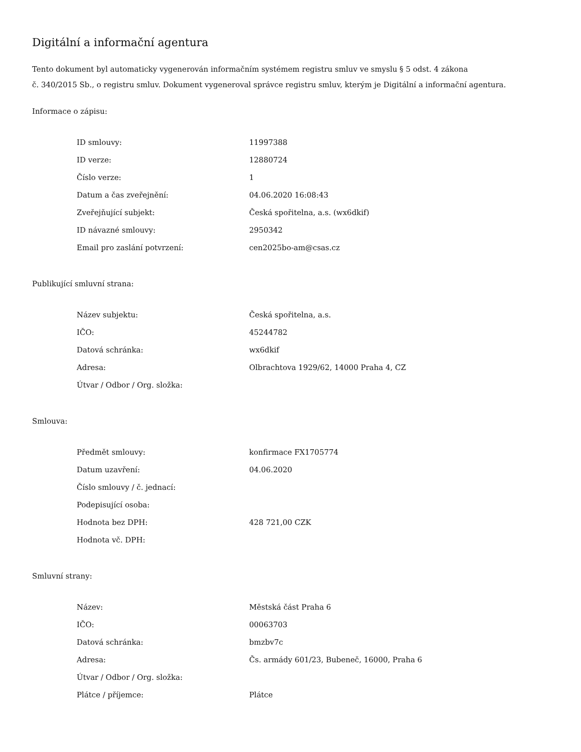Digitální a informační agentura
Tento dokument byl automaticky vygenerován informačním systémem registru smluv ve smyslu § 5 odst. 4 zákona
č. 340/2015 Sb., o registru smluv. Dokument vygeneroval správce registru smluv, kterým je Digitální a informační agentura.
Informace o zápisu:
| ID smlouvy: | 11997388 |
| ID verze: | 12880724 |
| Číslo verze: | 1 |
| Datum a čas zveřejnění: | 04.06.2020 16:08:43 |
| Zveřejňující subjekt: | Česká spořitelna, a.s. (wx6dkif) |
| ID návazné smlouvy: | 2950342 |
| Email pro zaslání potvrzení: | cen2025bo-am@csas.cz |
Publikující smluvní strana:
| Název subjektu: | Česká spořitelna, a.s. |
| IČO: | 45244782 |
| Datová schránka: | wx6dkif |
| Adresa: | Olbrachtova 1929/62, 14000 Praha 4, CZ |
| Útvar / Odbor / Org. složka: | |
Smlouva:
| Předmět smlouvy: | konfirmace FX1705774 |
| Datum uzavření: | 04.06.2020 |
| Číslo smlouvy / č. jednací: | |
| Podepisující osoba: | |
| Hodnota bez DPH: | 428 721,00 CZK |
| Hodnota vč. DPH: | |
Smluvní strany:
| Název: | Městská část Praha 6 |
| IČO: | 00063703 |
| Datová schránka: | bmzbv7c |
| Adresa: | Čs. armády 601/23, Bubeneč, 16000, Praha 6 |
| Útvar / Odbor / Org. složka: | |
| Plátce / příjemce: | Plátce |